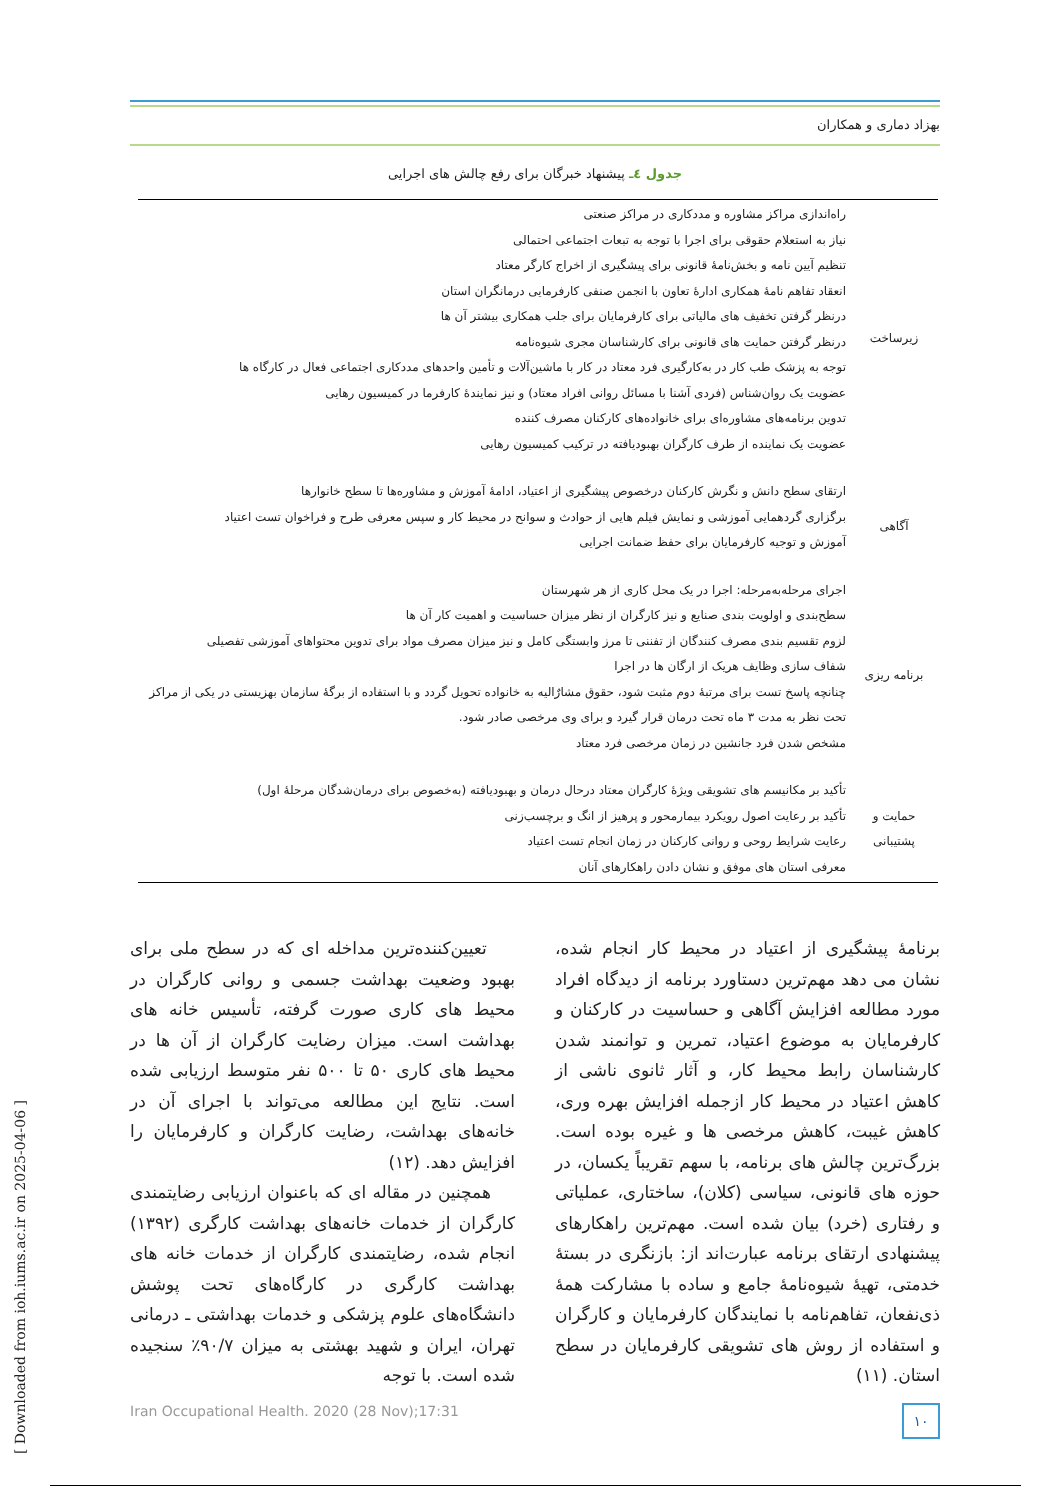بهزاد دماری و همکاران
جدول ٤ـ پیشنهاد خبرگان برای رفع چالش های اجرایی
| زیرساخت | راه‌اندازی مراکز مشاوره و مددکاری در مراکز صنعتی نیاز به استعلام حقوقی برای اجرا با توجه به تبعات اجتماعی احتمالی تنظیم آیین نامه و بخش‌نامهٔ قانونی برای پیشگیری از اخراج کارگر معتاد انعقاد تفاهم نامهٔ همکاری ادارهٔ تعاون با انجمن صنفی کارفرمایی درمانگران استان درنظر گرفتن تخفیف های مالیاتی برای کارفرمایان برای جلب همکاری بیشتر آن ها درنظر گرفتن حمایت های قانونی برای کارشناسان مجری شیوه‌نامه توجه به پزشک طب کار در به‌کارگیری فرد معتاد در کار با ماشین‌آلات و تأمین واحدهای مددکاری اجتماعی فعال در کارگاه ها عضویت یک روان‌شناس (فردی آشنا با مسائل روانی افراد معتاد) و نیز نمایندهٔ کارفرما در کمیسیون رهایی تدوین برنامه‌های مشاوره‌ای برای خانواده‌های کارکنان مصرف کننده عضویت یک نماینده از طرف کارگران بهبودیافته در ترکیب کمیسیون رهایی |
| آگاهی | ارتقای سطح دانش و نگرش کارکنان درخصوص پیشگیری از اعتیاد، ادامهٔ آموزش و مشاوره‌ها تا سطح خانوارها برگزاری گردهمایی آموزشی و نمایش فیلم هایی از حوادث و سوانح در محیط کار و سپس معرفی طرح و فراخوان تست اعتیاد آموزش و توجیه کارفرمایان برای حفظ ضمانت اجرایی |
| برنامه ریزی | اجرای مرحله‌به‌مرحله: اجرا در یک محل کاری از هر شهرستان سطح‌بندی و اولویت بندی صنایع و نیز کارگران از نظر میزان حساسیت و اهمیت کار آن ها لزوم تقسیم بندی مصرف کنندگان از تفننی تا مرز وابستگی کامل و نیز میزان مصرف مواد برای تدوین محتواهای آموزشی تفصیلی شفاف سازی وظایف هریک از ارگان ها در اجرا چنانچه پاسخ تست برای مرتبهٔ دوم مثبت شود، حقوق مشارٌالیه به خانواده تحویل گردد و با استفاده از برگهٔ سازمان بهزیستی در یکی از مراکز تحت نظر به مدت ۳ ماه تحت درمان قرار گیرد و برای وی مرخصی صادر شود. مشخص شدن فرد جانشین در زمان مرخصی فرد معتاد |
| حمایت و پشتیبانی | تأکید بر مکانیسم های تشویقی ویژهٔ کارگران معتاد درحال درمان و بهبودیافته (به‌خصوص برای درمان‌شدگان مرحلهٔ اول) تأکید بر رعایت اصول رویکرد بیمارمحور و پرهیز از انگ و برچسب‌زنی رعایت شرایط روحی و روانی کارکنان در زمان انجام تست اعتیاد معرفی استان های موفق و نشان دادن راهکارهای آنان |
برنامهٔ پیشگیری از اعتیاد در محیط کار انجام شده، نشان می دهد مهم‌ترین دستاورد برنامه از دیدگاه افراد مورد مطالعه افزایش آگاهی و حساسیت در کارکنان و کارفرمایان به موضوع اعتیاد، تمرین و توانمند شدن کارشناسان رابط محیط کار، و آثار ثانوی ناشی از کاهش اعتیاد در محیط کار ازجمله افزایش بهره وری، کاهش غیبت، کاهش مرخصی ها و غیره بوده است. بزرگ‌ترین چالش های برنامه، با سهم تقریباً یکسان، در حوزه های قانونی، سیاسی (کلان)، ساختاری، عملیاتی و رفتاری (خرد) بیان شده است. مهم‌ترین راهکارهای پیشنهادی ارتقای برنامه عبارت‌اند از: بازنگری در بستهٔ خدمتی، تهیهٔ شیوه‌نامهٔ جامع و ساده با مشارکت همهٔ ذی‌نفعان، تفاهم‌نامه با نمایندگان کارفرمایان و کارگران و استفاده از روش های تشویقی کارفرمایان در سطح استان. (۱۱)
تعیین‌کننده‌ترین مداخله ای که در سطح ملی برای بهبود وضعیت بهداشت جسمی و روانی کارگران در محیط های کاری صورت گرفته، تأسیس خانه های بهداشت است. میزان رضایت کارگران از آن ها در محیط های کاری ۵۰ تا ۵۰۰ نفر متوسط ارزیابی شده است. نتایج این مطالعه می‌تواند با اجرای آن در خانه‌های بهداشت، رضایت کارگران و کارفرمایان را افزایش دهد. (۱۲)
همچنین در مقاله ای که باعنوان ارزیابی رضایتمندی کارگران از خدمات خانه‌های بهداشت کارگری (۱۳۹۲) انجام شده، رضایتمندی کارگران از خدمات خانه های بهداشت کارگری در کارگاه‌های تحت پوشش دانشگاه‌های علوم پزشکی و خدمات بهداشتی ـ درمانی تهران، ایران و شهید بهشتی به میزان ۹۰/۷٪ سنجیده شده است. با توجه
Iran Occupational Health. 2020 (28 Nov);17:31 ۱۰
[ Downloaded from ioh.iums.ac.ir on 2025-04-06 ]